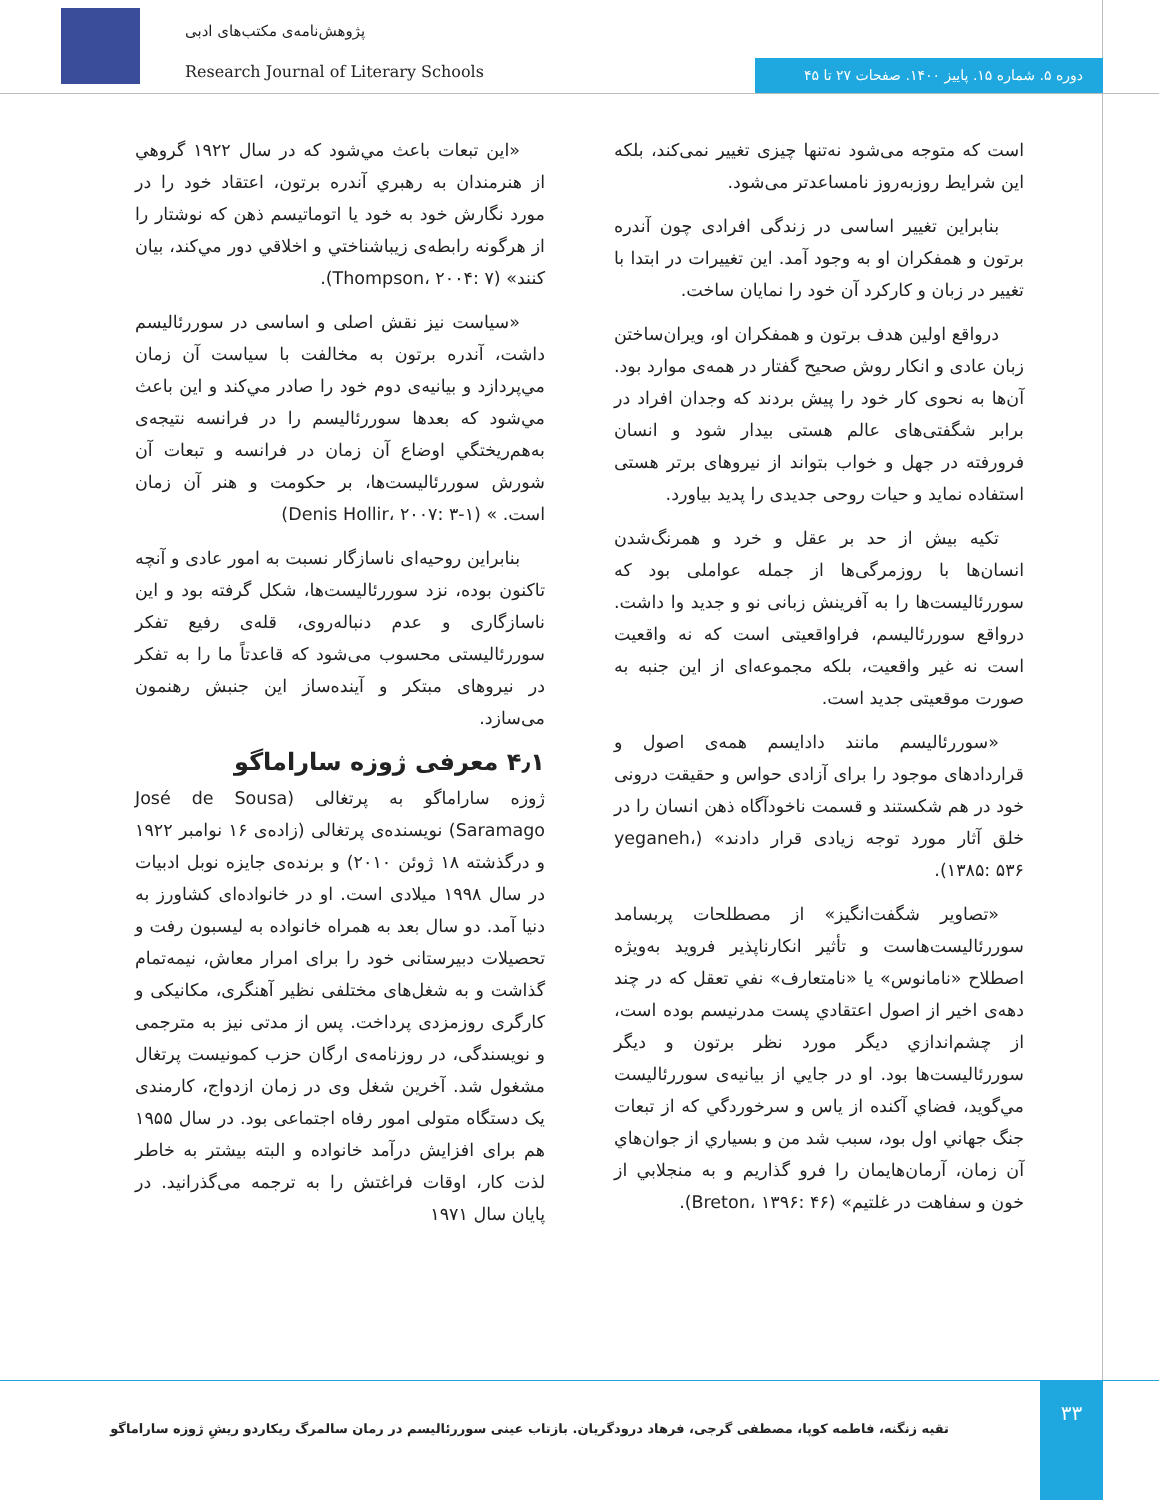پژوهش‌نامه‌ی مکتب‌های ادبی
Research Journal of Literary Schools
دوره ۵. شماره ۱۵. پاییز ۱۴۰۰. صفحات ۲۷ تا ۴۵
است که متوجه می‌شود نه‌تنها چیزی تغییر نمی‌کند، بلکه این شرایط روزبه‌روز نامساعدتر می‌شود.
بنابراین تغییر اساسی در زندگی افرادی چون آندره برتون و همفکران او به وجود آمد. این تغییرات در ابتدا با تغییر در زبان و کارکرد آن خود را نمایان ساخت.
درواقع اولین هدف برتون و همفکران او، ویران‌ساختن زبان عادی و انکار روش صحیح گفتار در همه‌ی موارد بود. آن‌ها به نحوی کار خود را پیش بردند که وجدان افراد در برابر شگفتی‌های عالم هستی بیدار شود و انسان فرورفته در جهل و خواب بتواند از نیروهای برتر هستی استفاده نماید و حیات روحی جدیدی را پدید بیاورد.
تکیه بیش از حد بر عقل و خرد و همرنگ‌شدن انسان‌ها با روزمرگی‌ها از جمله عواملی بود که سوررئالیست‌ها را به آفرینش زبانی نو و جدید وا داشت. درواقع سوررئالیسم، فراواقعیتی است که نه واقعیت است نه غیر واقعیت، بلکه مجموعه‌ای از این جنبه به صورت موقعیتی جدید است.
«سوررئالیسم مانند دادایسم همه‌ی اصول و قراردادهای موجود را برای آزادی حواس و حقیقت درونی خود در هم شکستند و قسمت ناخودآگاه ذهن انسان را در خلق آثار مورد توجه زیادی قرار دادند» (yeganeh، ۱۳۸۵: ۵۳۶).
«تصاویر شگفت‌انگیز» از مصطلحات پربسامد سوررئالیست‌هاست و تأثیر انکارناپذیر فروید به‌ویژه اصطلاح «نامانوس» یا «نامتعارف» نفي تعقل که در چند دهه‌ی اخیر از اصول اعتقادي پست مدرنیسم بوده است، از چشم‌اندازي دیگر مورد نظر برتون و دیگر سوررئالیست‌ها بود. او در جایي از بیانیه‌ی سوررئالیست مي‌گوید، فضاي آکنده از یاس و سرخوردگي که از تبعات جنگ جهاني اول بود، سبب شد من و بسیاري از جوان‌هاي آن زمان، آرمان‌هایمان را فرو گذاریم و به منجلابي از خون و سفاهت در غلتیم» (Breton، ۱۳۹۶: ۴۶).
«این تبعات باعث مي‌شود که در سال ۱۹۲۲ گروهي از هنرمندان به رهبري آندره برتون، اعتقاد خود را در مورد نگارش خود به خود یا اتوماتیسم ذهن که نوشتار را از هرگونه رابطه‌ی زیباشناختي و اخلاقي دور مي‌کند، بیان کنند» (Thompson، ۲۰۰۴: ۷).
«سیاست نیز نقش اصلی و اساسی در سوررئالیسم داشت، آندره برتون به مخالفت با سیاست آن زمان مي‌پردازد و بیانیه‌ی دوم خود را صادر مي‌کند و این باعث مي‌شود که بعدها سوررئالیسم را در فرانسه نتیجه‌ی به‌هم‌ریختگي اوضاع آن زمان در فرانسه و تبعات آن شورش سوررئالیست‌ها، بر حکومت و هنر آن زمان است. » (Denis Hollir، ۲۰۰۷: ۳-۱)
بنابراین روحیه‌ای ناسازگار نسبت به امور عادی و آنچه تاکنون بوده، نزد سوررئالیست‌ها، شکل گرفته بود و این ناسازگاری و عدم دنباله‌روی، قله‌ی رفیع تفکر سوررئالیستی محسوب می‌شود که قاعدتاً ما را به تفکر در نیروهای مبتکر و آینده‌ساز این جنبش رهنمون می‌سازد.
۴٫۱ معرفی ژوزه ساراماگو
ژوزه ساراماگو به پرتغالی (José de Sousa Saramago) نویسنده‌ی پرتغالی (زاده‌ی ۱۶ نوامبر ۱۹۲۲ و درگذشته ۱۸ ژوئن ۲۰۱۰) و برنده‌ی جایزه نوبل ادبیات در سال ۱۹۹۸ میلادی است. او در خانواده‌ای کشاورز به دنیا آمد. دو سال بعد به همراه خانواده به لیسبون رفت و تحصیلات دبیرستانی خود را برای امرار معاش، نیمه‌تمام گذاشت و به شغل‌های مختلفی نظیر آهنگری، مکانیکی و کارگری روزمزدی پرداخت. پس از مدتی نیز به مترجمی و نویسندگی، در روزنامه‌ی ارگان حزب کمونیست پرتغال مشغول شد. آخرین شغل وی در زمان ازدواج، کارمندی یک دستگاه متولی امور رفاه اجتماعی بود. در سال ۱۹۵۵ هم برای افزایش درآمد خانواده و البته بیشتر به خاطر لذت کار، اوقات فراغتش را به ترجمه می‌گذرانید. در پایان سال ۱۹۷۱
۳۳
تقیه زنگنه، فاطمه کوپا، مصطفی گرجی، فرهاد درودگریان. بازتاب عینی سوررئالیسم در رمان سالمرگ ریکاردو ریشِ ژوزه ساراماگو